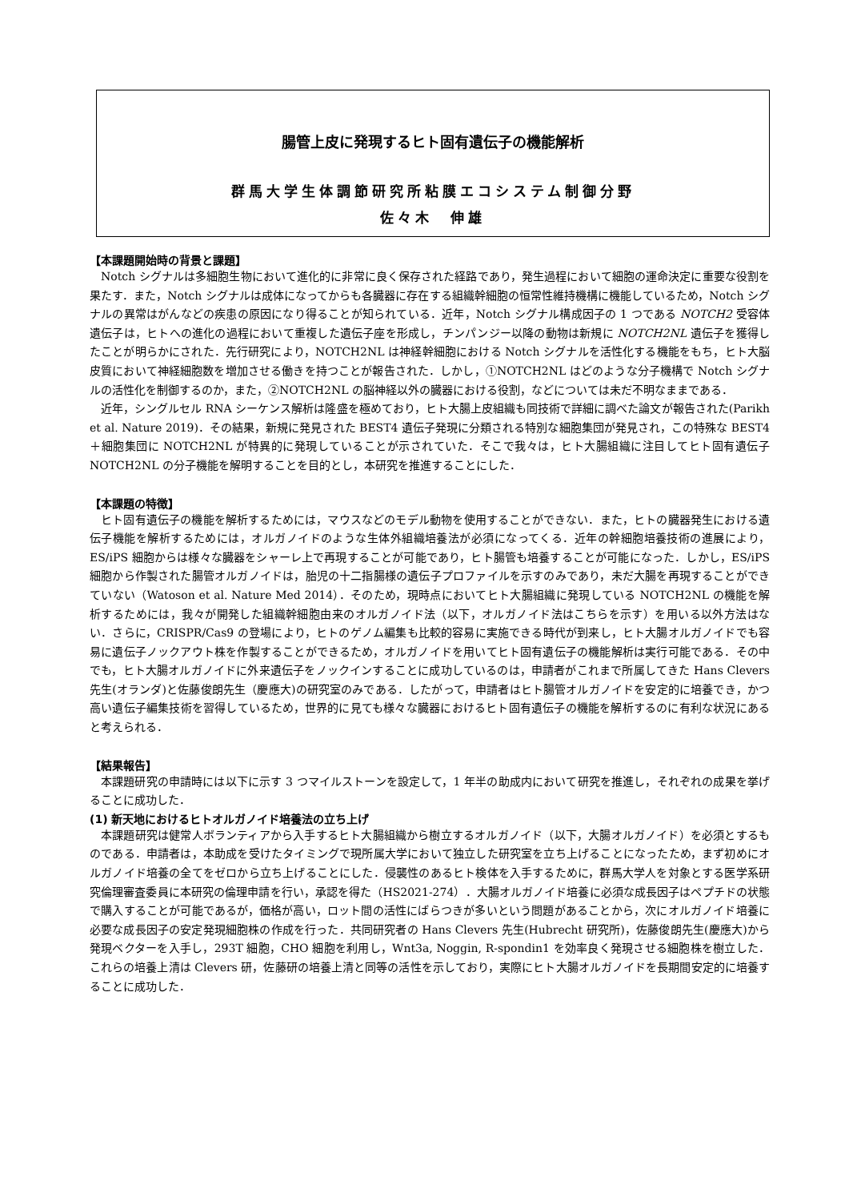腸管上皮に発現するヒト固有遺伝子の機能解析
群馬大学生体調節研究所粘膜エコシステム制御分野
佐々木　伸雄
【本課題開始時の背景と課題】
Notch シグナルは多細胞生物において進化的に非常に良く保存された経路であり，発生過程において細胞の運命決定に重要な役割を果たす．また，Notch シグナルは成体になってからも各臓器に存在する組織幹細胞の恒常性維持機構に機能しているため，Notch シグナルの異常はがんなどの疾患の原因になり得ることが知られている．近年，Notch シグナル構成因子の 1 つである NOTCH2 受容体遺伝子は，ヒトへの進化の過程において重複した遺伝子座を形成し，チンパンジー以降の動物は新規に NOTCH2NL 遺伝子を獲得したことが明らかにされた．先行研究により，NOTCH2NL は神経幹細胞における Notch シグナルを活性化する機能をもち，ヒト大脳皮質において神経細胞数を増加させる働きを持つことが報告された．しかし，①NOTCH2NL はどのような分子機構で Notch シグナルの活性化を制御するのか，また，②NOTCH2NL の脳神経以外の臓器における役割，などについては未だ不明なままである．
近年，シングルセル RNA シーケンス解析は隆盛を極めており，ヒト大腸上皮組織も同技術で詳細に調べた論文が報告された(Parikh et al. Nature 2019)．その結果，新規に発見された BEST4 遺伝子発現に分類される特別な細胞集団が発見され，この特殊な BEST4＋細胞集団に NOTCH2NL が特異的に発現していることが示されていた．そこで我々は，ヒト大腸組織に注目してヒト固有遺伝子 NOTCH2NL の分子機能を解明することを目的とし，本研究を推進することにした．
【本課題の特徴】
ヒト固有遺伝子の機能を解析するためには，マウスなどのモデル動物を使用することができない．また，ヒトの臓器発生における遺伝子機能を解析するためには，オルガノイドのような生体外組織培養法が必須になってくる．近年の幹細胞培養技術の進展により，ES/iPS 細胞からは様々な臓器をシャーレ上で再現することが可能であり，ヒト腸管も培養することが可能になった．しかし，ES/iPS 細胞から作製された腸管オルガノイドは，胎児の十二指腸様の遺伝子プロファイルを示すのみであり，未だ大腸を再現することができていない（Watoson et al. Nature Med 2014）．そのため，現時点においてヒト大腸組織に発現している NOTCH2NL の機能を解析するためには，我々が開発した組織幹細胞由来のオルガノイド法（以下，オルガノイド法はこちらを示す）を用いる以外方法はない．さらに，CRISPR/Cas9 の登場により，ヒトのゲノム編集も比較的容易に実施できる時代が到来し，ヒト大腸オルガノイドでも容易に遺伝子ノックアウト株を作製することができるため，オルガノイドを用いてヒト固有遺伝子の機能解析は実行可能である．その中でも，ヒト大腸オルガノイドに外来遺伝子をノックインすることに成功しているのは，申請者がこれまで所属してきた Hans Clevers 先生(オランダ)と佐藤俊朗先生（慶應大)の研究室のみである．したがって，申請者はヒト腸管オルガノイドを安定的に培養でき，かつ高い遺伝子編集技術を習得しているため，世界的に見ても様々な臓器におけるヒト固有遺伝子の機能を解析するのに有利な状況にあると考えられる．
【結果報告】
本課題研究の申請時には以下に示す 3 つマイルストーンを設定して，1 年半の助成内において研究を推進し，それぞれの成果を挙げることに成功した．
(1) 新天地におけるヒトオルガノイド培養法の立ち上げ
本課題研究は健常人ボランティアから入手するヒト大腸組織から樹立するオルガノイド（以下，大腸オルガノイド）を必須とするものである．申請者は，本助成を受けたタイミングで現所属大学において独立した研究室を立ち上げることになったため，まず初めにオルガノイド培養の全てをゼロから立ち上げることにした．侵襲性のあるヒト検体を入手するために，群馬大学人を対象とする医学系研究倫理審査委員に本研究の倫理申請を行い，承認を得た（HS2021-274）．大腸オルガノイド培養に必須な成長因子はペプチドの状態で購入することが可能であるが，価格が高い，ロット間の活性にばらつきが多いという問題があることから，次にオルガノイド培養に必要な成長因子の安定発現細胞株の作成を行った．共同研究者の Hans Clevers 先生(Hubrecht 研究所)，佐藤俊朗先生(慶應大)から発現ベクターを入手し，293T 細胞，CHO 細胞を利用し，Wnt3a, Noggin, R-spondin1 を効率良く発現させる細胞株を樹立した．これらの培養上清は Clevers 研，佐藤研の培養上清と同等の活性を示しており，実際にヒト大腸オルガノイドを長期間安定的に培養することに成功した．